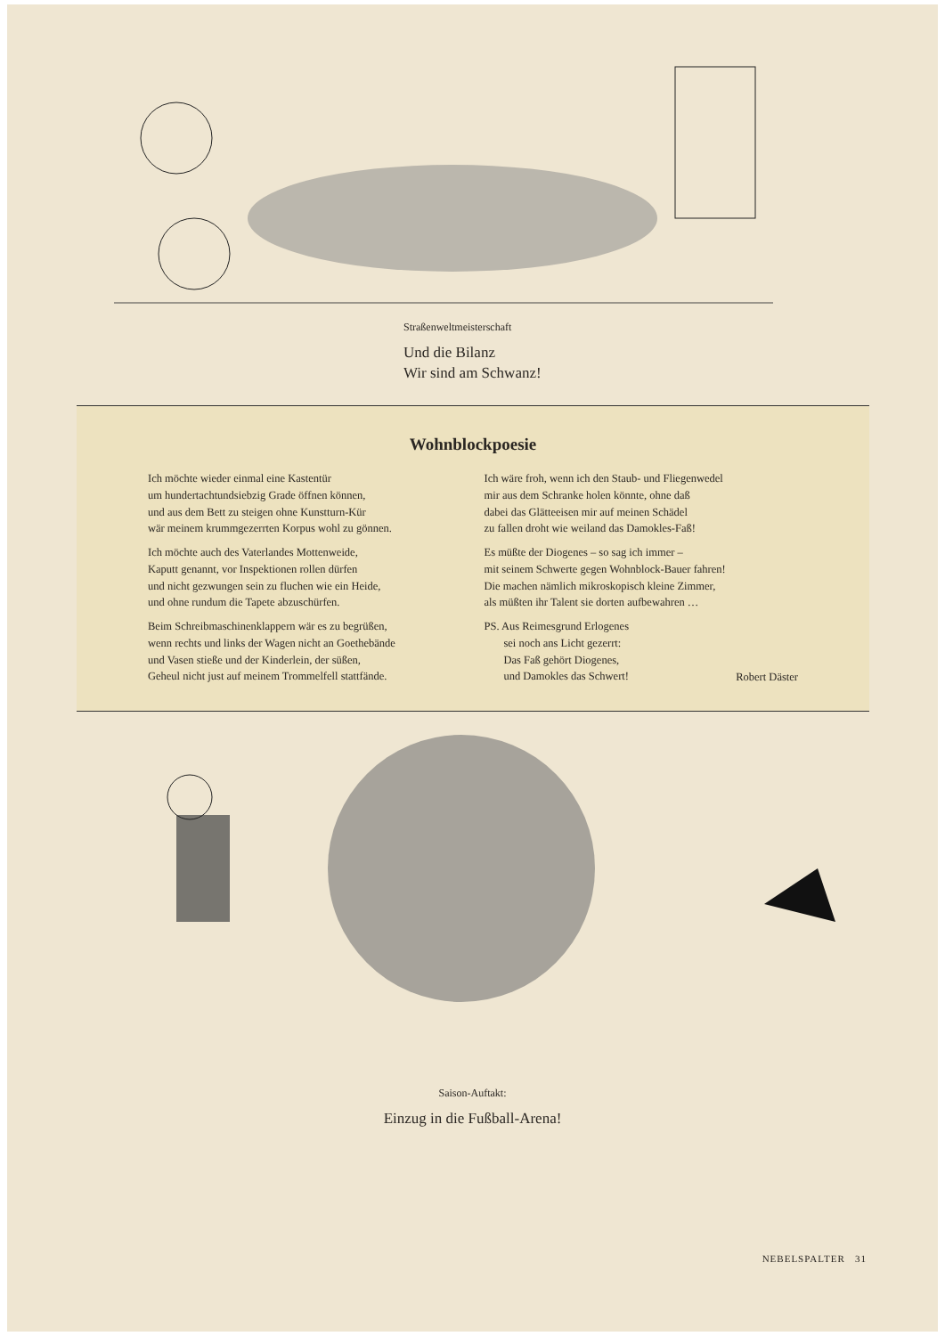Straßenweltmeisterschaft
Und die Bilanz
Wir sind am Schwanz!
Wohnblockpoesie
Ich möchte wieder einmal eine Kastentür
um hundertachtundsiebzig Grade öffnen können,
und aus dem Bett zu steigen ohne Kunstturn-Kür
wär meinem krummgezerrten Korpus wohl zu gönnen.
Ich möchte auch des Vaterlandes Mottenweide,
Kaputt genannt, vor Inspektionen rollen dürfen
und nicht gezwungen sein zu fluchen wie ein Heide,
und ohne rundum die Tapete abzuschürfen.
Beim Schreibmaschinenklappern wär es zu begrüßen,
wenn rechts und links der Wagen nicht an Goethebände
und Vasen stieße und der Kinderlein, der süßen,
Geheul nicht just auf meinem Trommelfell stattfände.
Ich wäre froh, wenn ich den Staub- und Fliegenwedel
mir aus dem Schranke holen könnte, ohne daß
dabei das Glätteeisen mir auf meinen Schädel
zu fallen droht wie weiland das Damokles-Faß!
Es müßte der Diogenes – so sag ich immer –
mit seinem Schwerte gegen Wohnblock-Bauer fahren!
Die machen nämlich mikroskopisch kleine Zimmer,
als müßten ihr Talent sie dorten aufbewahren …
PS. Aus Reimesgrund Erlogenes
sei noch ans Licht gezerrt:
Das Faß gehört Diogenes,
und Damokles das Schwert!
Robert Däster
Saison-Auftakt:
Einzug in die Fußball-Arena!
NEBELSPALTER 31